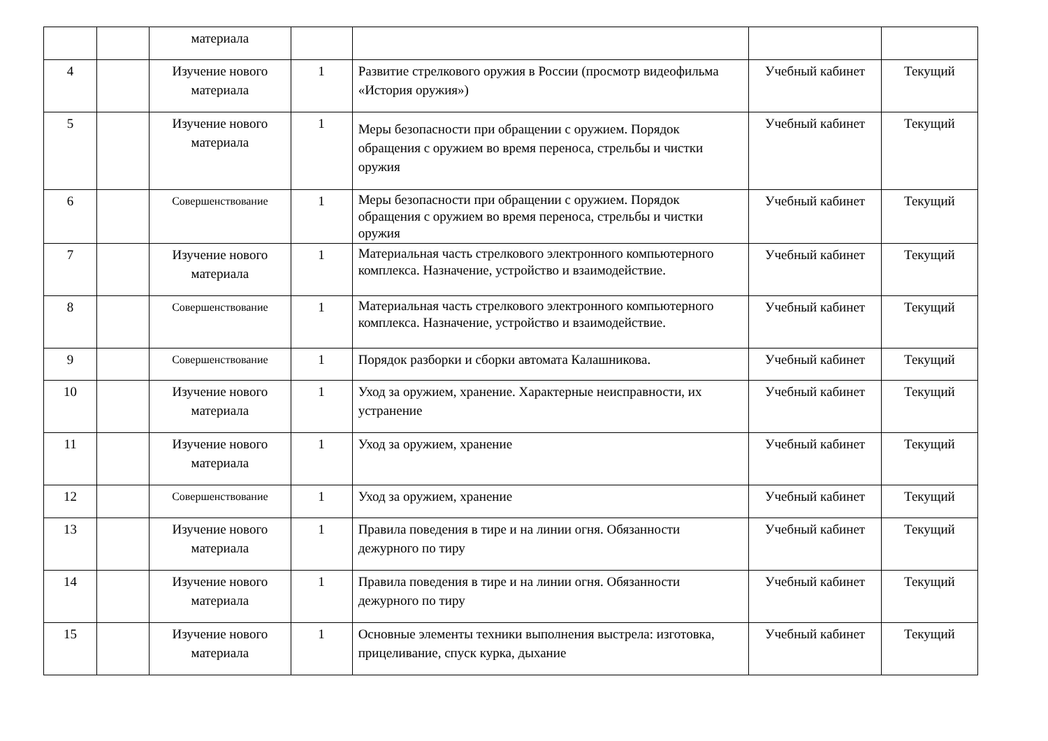| | | материала | | | | |
| 4 | | Изучение нового материала | 1 | Развитие стрелкового оружия в России (просмотр видеофильма «История оружия») | Учебный кабинет | Текущий |
| 5 | | Изучение нового материала | 1 | Меры безопасности при обращении с оружием. Порядок обращения с оружием во время переноса, стрельбы и чистки оружия | Учебный кабинет | Текущий |
| 6 | | Совершенствование | 1 | Меры безопасности при обращении с оружием. Порядок обращения с оружием во время переноса, стрельбы и чистки оружия | Учебный кабинет | Текущий |
| 7 | | Изучение нового материала | 1 | Материальная часть стрелкового электронного компьютерного комплекса. Назначение, устройство и взаимодействие. | Учебный кабинет | Текущий |
| 8 | | Совершенствование | 1 | Материальная часть стрелкового электронного компьютерного комплекса. Назначение, устройство и взаимодействие. | Учебный кабинет | Текущий |
| 9 | | Совершенствование | 1 | Порядок разборки и сборки автомата Калашникова. | Учебный кабинет | Текущий |
| 10 | | Изучение нового материала | 1 | Уход за оружием, хранение. Характерные неисправности, их устранение | Учебный кабинет | Текущий |
| 11 | | Изучение нового материала | 1 | Уход за оружием, хранение | Учебный кабинет | Текущий |
| 12 | | Совершенствование | 1 | Уход за оружием, хранение | Учебный кабинет | Текущий |
| 13 | | Изучение нового материала | 1 | Правила поведения в тире и на линии огня. Обязанности дежурного по тиру | Учебный кабинет | Текущий |
| 14 | | Изучение нового материала | 1 | Правила поведения в тире и на линии огня. Обязанности дежурного по тиру | Учебный кабинет | Текущий |
| 15 | | Изучение нового материала | 1 | Основные элементы техники выполнения выстрела: изготовка, прицеливание, спуск курка, дыхание | Учебный кабинет | Текущий |